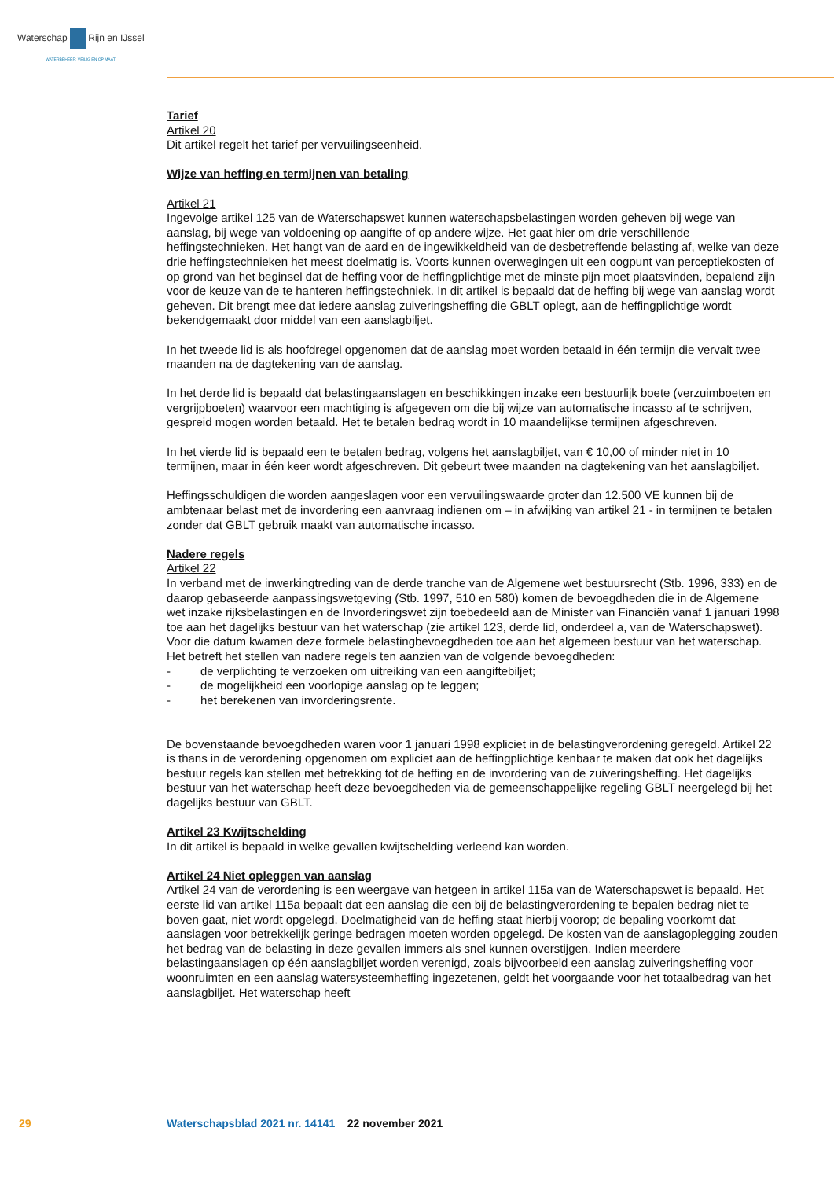Waterschap Rijn en IJssel
WATERBEHEER: VEILIG EN OP MAAT
Tarief
Artikel 20
Dit artikel regelt het tarief per vervuilingseenheid.
Wijze van heffing en termijnen van betaling
Artikel 21
Ingevolge artikel 125 van de Waterschapswet kunnen waterschapsbelastingen worden geheven bij wege van aanslag, bij wege van voldoening op aangifte of op andere wijze. Het gaat hier om drie verschillende heffingstechnieken. Het hangt van de aard en de ingewikkeldheid van de desbetreffende belasting af, welke van deze drie heffingstechnieken het meest doelmatig is. Voorts kunnen overwegingen uit een oogpunt van perceptiekosten of op grond van het beginsel dat de heffing voor de heffingplichtige met de minste pijn moet plaatsvinden, bepalend zijn voor de keuze van de te hanteren heffingstechniek. In dit artikel is bepaald dat de heffing bij wege van aanslag wordt geheven. Dit brengt mee dat iedere aanslag zuiveringsheffing die GBLT oplegt, aan de heffingplichtige wordt bekendgemaakt door middel van een aanslagbiljet.
In het tweede lid is als hoofdregel opgenomen dat de aanslag moet worden betaald in één termijn die vervalt twee maanden na de dagtekening van de aanslag.
In het derde lid is bepaald dat belastingaanslagen en beschikkingen inzake een bestuurlijk boete (verzuimboeten en vergrijpboeten) waarvoor een machtiging is afgegeven om die bij wijze van automatische incasso af te schrijven, gespreid mogen worden betaald. Het te betalen bedrag wordt in 10 maandelijkse termijnen afgeschreven.
In het vierde lid is bepaald een te betalen bedrag, volgens het aanslagbiljet, van € 10,00 of minder niet in 10 termijnen, maar in één keer wordt afgeschreven. Dit gebeurt twee maanden na dagtekening van het aanslagbiljet.
Heffingsschuldigen die worden aangeslagen voor een vervuilingswaarde groter dan 12.500 VE kunnen bij de ambtenaar belast met de invordering een aanvraag indienen om – in afwijking van artikel 21 - in termijnen te betalen zonder dat GBLT gebruik maakt van automatische incasso.
Nadere regels
Artikel 22
In verband met de inwerkingtreding van de derde tranche van de Algemene wet bestuursrecht (Stb. 1996, 333) en de daarop gebaseerde aanpassingswetgeving (Stb. 1997, 510 en 580) komen de bevoegdheden die in de Algemene wet inzake rijksbelastingen en de Invorderingswet zijn toebedeeld aan de Minister van Financiën vanaf 1 januari 1998 toe aan het dagelijks bestuur van het waterschap (zie artikel 123, derde lid, onderdeel a, van de Waterschapswet). Voor die datum kwamen deze formele belastingbevoegdheden toe aan het algemeen bestuur van het waterschap. Het betreft het stellen van nadere regels ten aanzien van de volgende bevoegdheden:
- de verplichting te verzoeken om uitreiking van een aangiftebiljet;
- de mogelijkheid een voorlopige aanslag op te leggen;
- het berekenen van invorderingsrente.
De bovenstaande bevoegdheden waren voor 1 januari 1998 expliciet in de belastingverordening geregeld. Artikel 22 is thans in de verordening opgenomen om expliciet aan de heffingplichtige kenbaar te maken dat ook het dagelijks bestuur regels kan stellen met betrekking tot de heffing en de invordering van de zuiveringsheffing. Het dagelijks bestuur van het waterschap heeft deze bevoegdheden via de gemeenschappelijke regeling GBLT neergelegd bij het dagelijks bestuur van GBLT.
Artikel 23 Kwijtschelding
In dit artikel is bepaald in welke gevallen kwijtschelding verleend kan worden.
Artikel 24 Niet opleggen van aanslag
Artikel 24 van de verordening is een weergave van hetgeen in artikel 115a van de Waterschapswet is bepaald. Het eerste lid van artikel 115a bepaalt dat een aanslag die een bij de belastingverordening te bepalen bedrag niet te boven gaat, niet wordt opgelegd. Doelmatigheid van de heffing staat hierbij voorop; de bepaling voorkomt dat aanslagen voor betrekkelijk geringe bedragen moeten worden opgelegd. De kosten van de aanslagoplegging zouden het bedrag van de belasting in deze gevallen immers als snel kunnen overstijgen. Indien meerdere belastingaanslagen op één aanslagbiljet worden verenigd, zoals bijvoorbeeld een aanslag zuiveringsheffing voor woonruimten en een aanslag watersysteemheffing ingezetenen, geldt het voorgaande voor het totaalbedrag van het aanslagbiljet. Het waterschap heeft
29
Waterschapsblad 2021 nr. 14141 22 november 2021